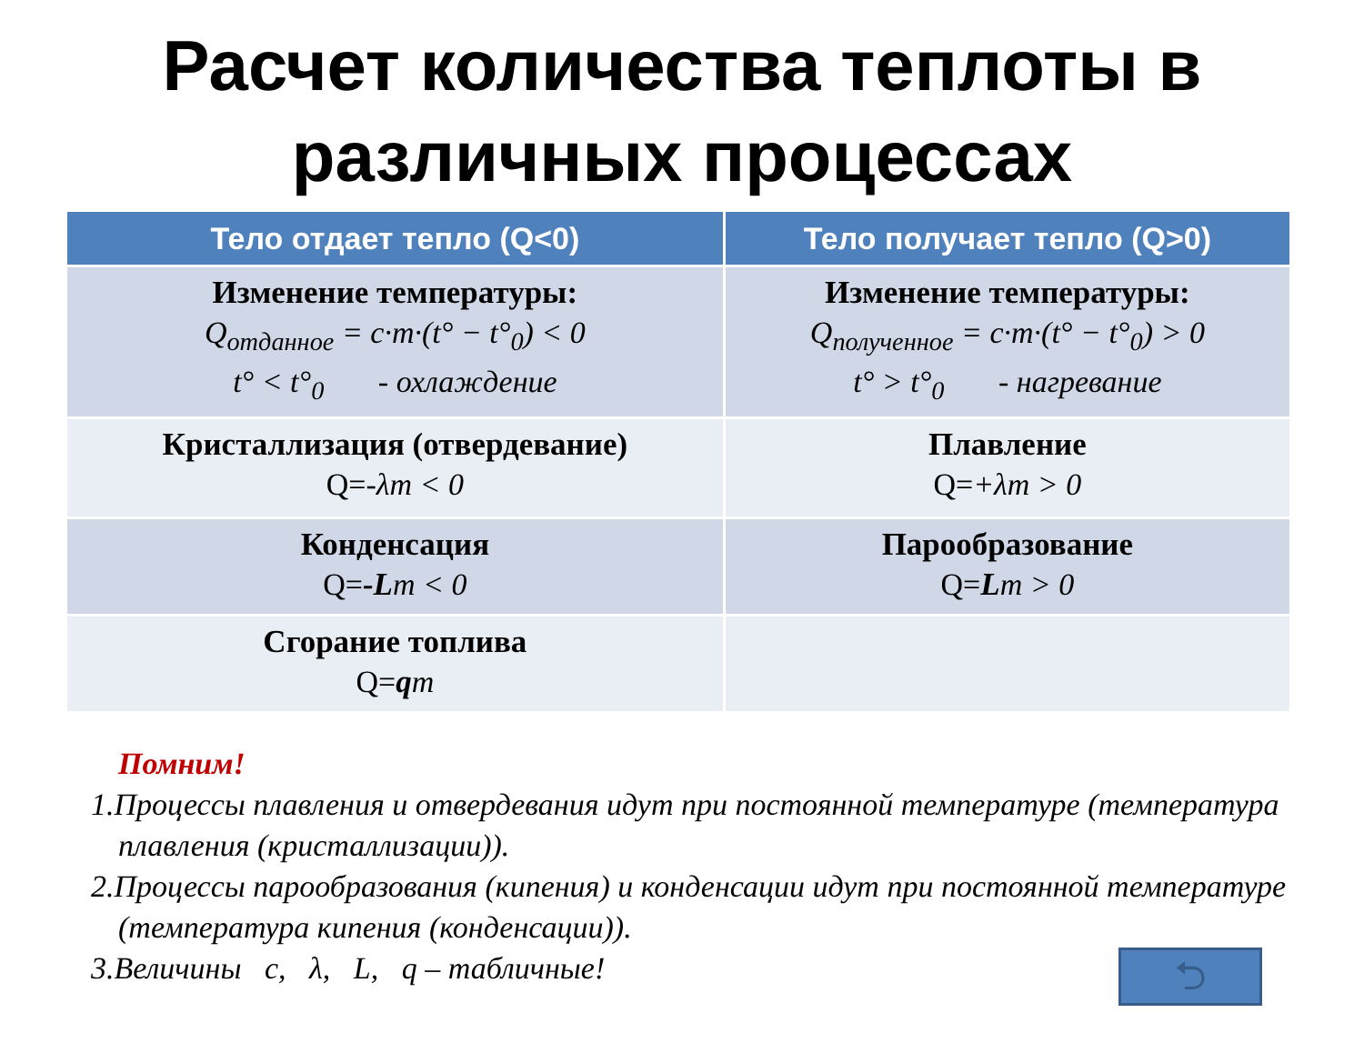Расчет количества теплоты в различных процессах
| Тело отдает тепло (Q<0) | Тело получает тепло (Q>0) |
| --- | --- |
| Изменение температуры: Q<sub>отданное</sub> = c·m·(t° − t°<sub>0</sub>) < 0 t° < t°<sub>0</sub> - охлаждение | Изменение температуры: Q<sub>полученное</sub> = c·m·(t° − t°<sub>0</sub>) > 0 t° > t°<sub>0</sub> - нагревание |
| Кристаллизация (отвердевание) Q= -λm < 0 | Плавление Q= +λm > 0 |
| Конденсация Q= -L m < 0 | Парообразование Q= L m > 0 |
| Сгорание топлива Q= q m | |
Помним!
1.Процессы плавления и отвердевания идут при постоянной температуре (температура плавления (кристаллизации)).
2.Процессы парообразования (кипения) и конденсации идут при постоянной температуре (температура кипения (конденсации)).
3.Величины c, λ, L, q – табличные!
⮌